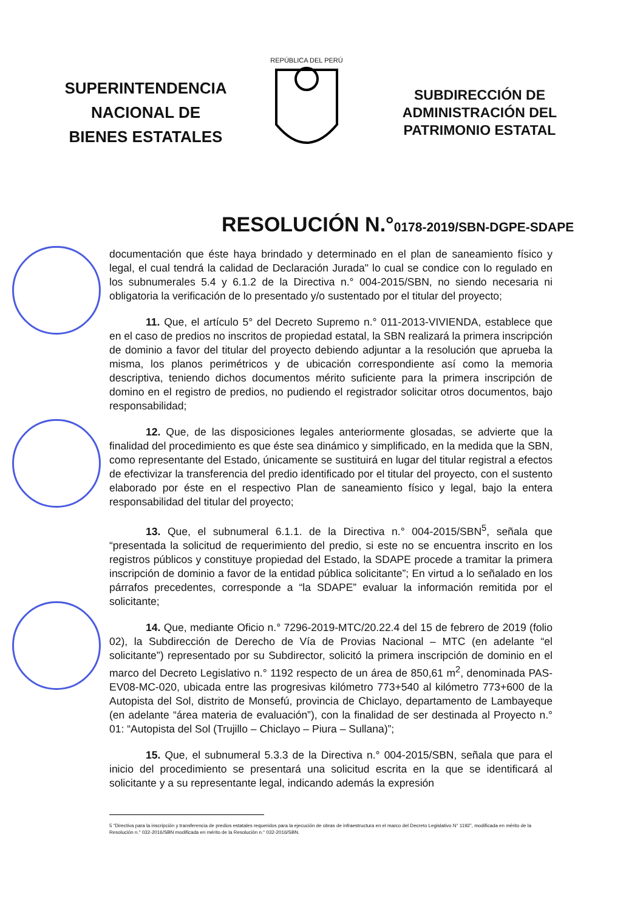SUPERINTENDENCIA
NACIONAL DE
BIENES ESTATALES
REPÚBLICA DEL PERÚ
SUBDIRECCIÓN DE
ADMINISTRACIÓN DEL
PATRIMONIO ESTATAL
RESOLUCIÓN N.°0178-2019/SBN-DGPE-SDAPE
documentación que éste haya brindado y determinado en el plan de saneamiento físico y legal, el cual tendrá la calidad de Declaración Jurada" lo cual se condice con lo regulado en los subnumerales 5.4 y 6.1.2 de la Directiva n.° 004-2015/SBN, no siendo necesaria ni obligatoria la verificación de lo presentado y/o sustentado por el titular del proyecto;
11. Que, el artículo 5° del Decreto Supremo n.° 011-2013-VIVIENDA, establece que en el caso de predios no inscritos de propiedad estatal, la SBN realizará la primera inscripción de dominio a favor del titular del proyecto debiendo adjuntar a la resolución que aprueba la misma, los planos perimétricos y de ubicación correspondiente así como la memoria descriptiva, teniendo dichos documentos mérito suficiente para la primera inscripción de domino en el registro de predios, no pudiendo el registrador solicitar otros documentos, bajo responsabilidad;
12. Que, de las disposiciones legales anteriormente glosadas, se advierte que la finalidad del procedimiento es que éste sea dinámico y simplificado, en la medida que la SBN, como representante del Estado, únicamente se sustituirá en lugar del titular registral a efectos de efectivizar la transferencia del predio identificado por el titular del proyecto, con el sustento elaborado por éste en el respectivo Plan de saneamiento físico y legal, bajo la entera responsabilidad del titular del proyecto;
13. Que, el subnumeral 6.1.1. de la Directiva n.° 004-2015/SBN<sup>5</sup>, señala que “presentada la solicitud de requerimiento del predio, si este no se encuentra inscrito en los registros públicos y constituye propiedad del Estado, la SDAPE procede a tramitar la primera inscripción de dominio a favor de la entidad pública solicitante”; En virtud a lo señalado en los párrafos precedentes, corresponde a “la SDAPE” evaluar la información remitida por el solicitante;
14. Que, mediante Oficio n.° 7296-2019-MTC/20.22.4 del 15 de febrero de 2019 (folio 02), la Subdirección de Derecho de Vía de Provias Nacional – MTC (en adelante “el solicitante”) representado por su Subdirector, solicitó la primera inscripción de dominio en el marco del Decreto Legislativo n.° 1192 respecto de un área de 850,61 m<sup>2</sup>, denominada PAS-EV08-MC-020, ubicada entre las progresivas kilómetro 773+540 al kilómetro 773+600 de la Autopista del Sol, distrito de Monsefú, provincia de Chiclayo, departamento de Lambayeque (en adelante “área materia de evaluación”), con la finalidad de ser destinada al Proyecto n.° 01: “Autopista del Sol (Trujillo – Chiclayo – Piura – Sullana)”;
15. Que, el subnumeral 5.3.3 de la Directiva n.° 004-2015/SBN, señala que para el inicio del procedimiento se presentará una solicitud escrita en la que se identificará al solicitante y a su representante legal, indicando además la expresión
5 “Directiva para la inscripción y transferencia de predios estatales requeridos para la ejecución de obras de infraestructura en el marco del Decreto Legislativo N° 1192”, modificada en mérito de la Resolución n.° 032-2016/SBN modificada en mérito de la Resolución n.° 032-2016/SBN.